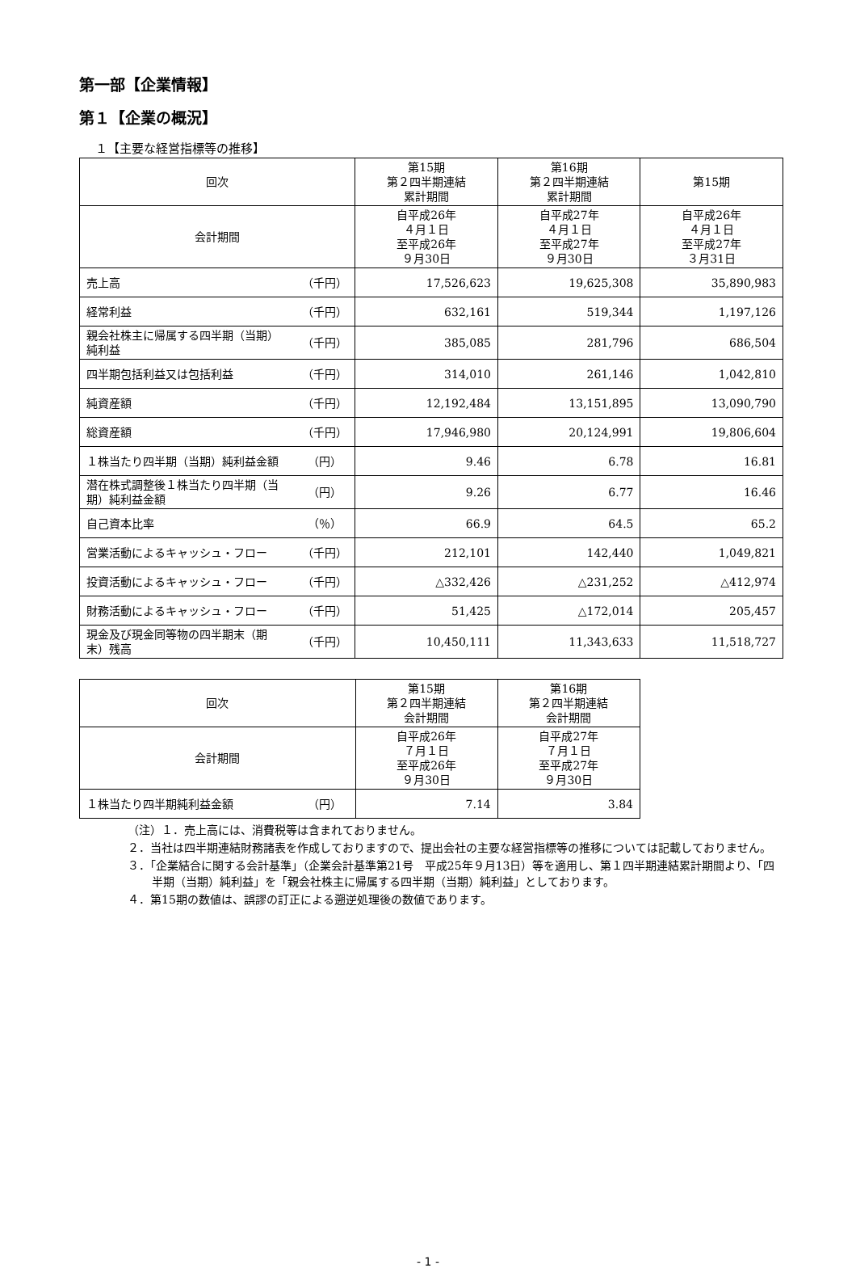第一部【企業情報】
第１【企業の概況】
１【主要な経営指標等の推移】
| 回次 | | 第15期 第２四半期連結 累計期間 | 第16期 第２四半期連結 累計期間 | 第15期 |
| --- | --- | --- | --- | --- |
| 会計期間 | | 自平成26年 ４月１日 至平成26年 ９月30日 | 自平成27年 ４月１日 至平成27年 ９月30日 | 自平成26年 ４月１日 至平成27年 ３月31日 |
| 売上高 | （千円） | 17,526,623 | 19,625,308 | 35,890,983 |
| 経常利益 | （千円） | 632,161 | 519,344 | 1,197,126 |
| 親会社株主に帰属する四半期（当期）純利益 | （千円） | 385,085 | 281,796 | 686,504 |
| 四半期包括利益又は包括利益 | （千円） | 314,010 | 261,146 | 1,042,810 |
| 純資産額 | （千円） | 12,192,484 | 13,151,895 | 13,090,790 |
| 総資産額 | （千円） | 17,946,980 | 20,124,991 | 19,806,604 |
| １株当たり四半期（当期）純利益金額 | （円） | 9.46 | 6.78 | 16.81 |
| 潜在株式調整後１株当たり四半期（当期）純利益金額 | （円） | 9.26 | 6.77 | 16.46 |
| 自己資本比率 | （％） | 66.9 | 64.5 | 65.2 |
| 営業活動によるキャッシュ・フロー | （千円） | 212,101 | 142,440 | 1,049,821 |
| 投資活動によるキャッシュ・フロー | （千円） | △332,426 | △231,252 | △412,974 |
| 財務活動によるキャッシュ・フロー | （千円） | 51,425 | △172,014 | 205,457 |
| 現金及び現金同等物の四半期末（期末）残高 | （千円） | 10,450,111 | 11,343,633 | 11,518,727 |
| 回次 | | 第15期 第２四半期連結 会計期間 | 第16期 第２四半期連結 会計期間 |
| --- | --- | --- | --- |
| 会計期間 | | 自平成26年 ７月１日 至平成26年 ９月30日 | 自平成27年 ７月１日 至平成27年 ９月30日 |
| １株当たり四半期純利益金額 | （円） | 7.14 | 3.84 |
（注）１．売上高には、消費税等は含まれておりません。
２．当社は四半期連結財務諸表を作成しておりますので、提出会社の主要な経営指標等の推移については記載しておりません。
３．「企業結合に関する会計基準」（企業会計基準第21号　平成25年９月13日）等を適用し、第１四半期連結累計期間より、「四半期（当期）純利益」を「親会社株主に帰属する四半期（当期）純利益」としております。
４．第15期の数値は、誤謬の訂正による遡逆処理後の数値であります。
- 1 -